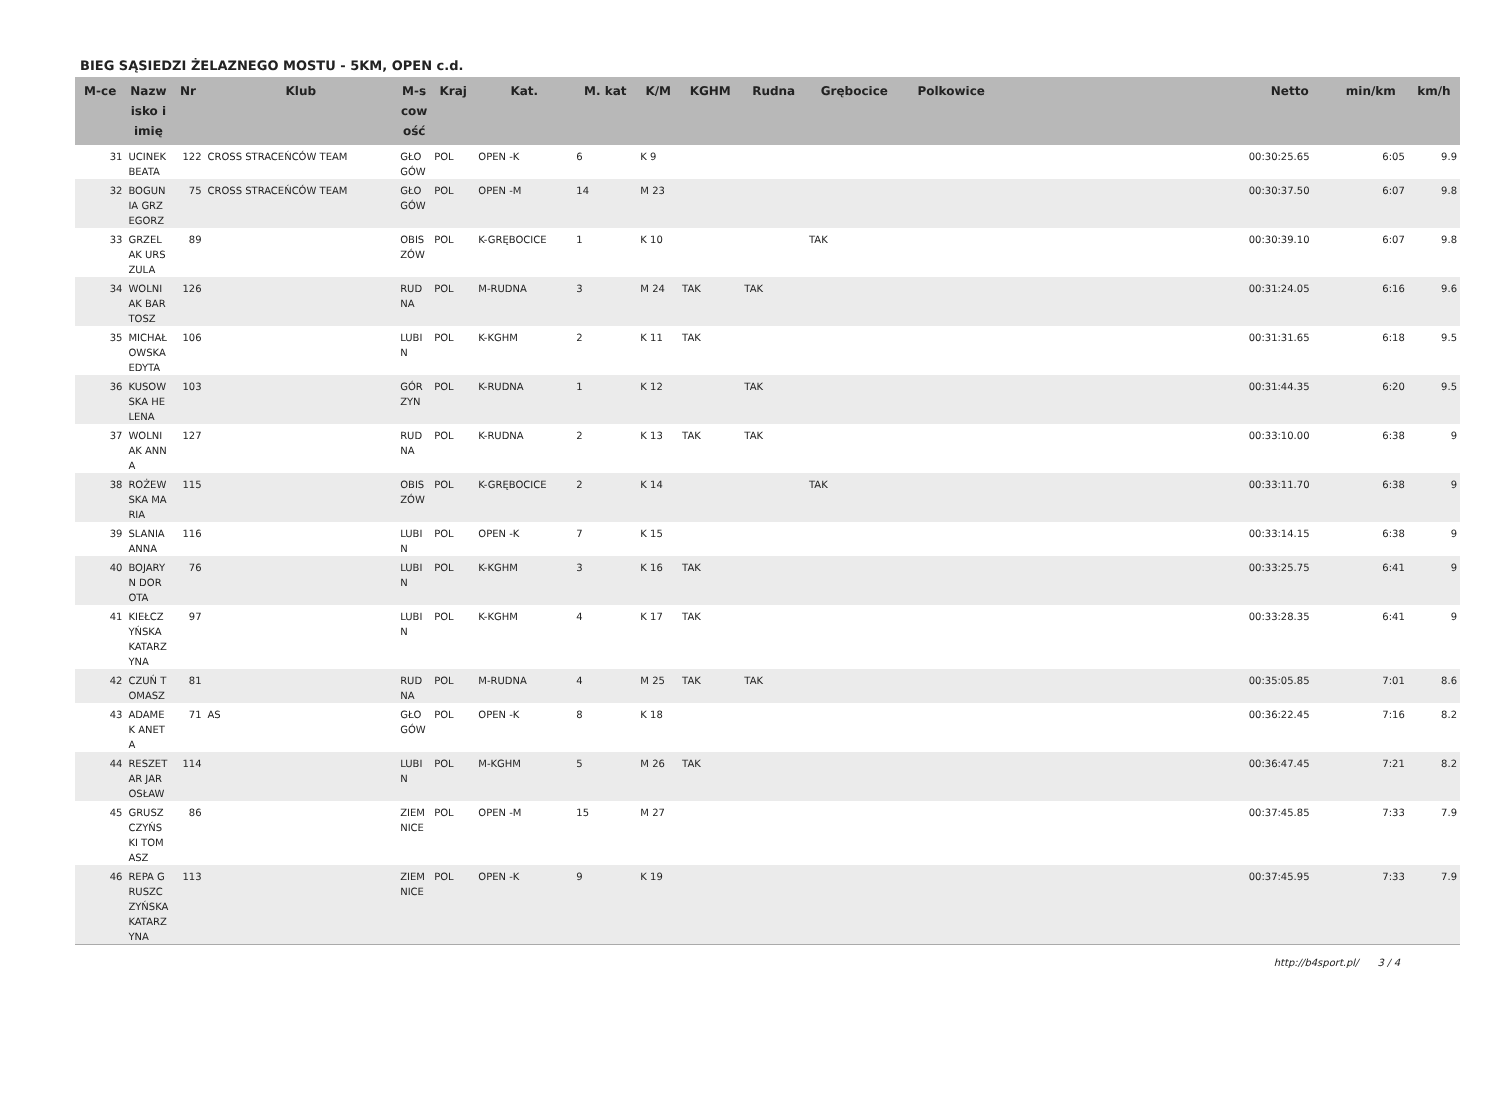BIEG SĄSIEDZI ŻELAZNEGO MOSTU - 5KM, OPEN c.d.
| M-ce | Nazwisko i imię | Nr | Klub | M-scowość | Kraj | Kat. | M. kat | K/M | KGHM | Rudna | Grębocice | Polkowice | | Netto | min/km | km/h |
| --- | --- | --- | --- | --- | --- | --- | --- | --- | --- | --- | --- | --- | --- | --- | --- | --- |
| 31 | UCINEK BEATA | 122 | CROSS STRACEŃCÓW TEAM | GŁOGÓW | POL | OPEN -K | 6 | K 9 | | | | | | 00:30:25.65 | 6:05 | 9.9 |
| 32 | BOGUNIA GRZEGORZ | 75 | CROSS STRACEŃCÓW TEAM | GŁOGÓW | POL | OPEN -M | 14 | M 23 | | | | | | 00:30:37.50 | 6:07 | 9.8 |
| 33 | GRZELAK URSZULA | 89 | | OBISZÓW | POL | K-GRĘBOCICE | 1 | K 10 | | | TAK | | | 00:30:39.10 | 6:07 | 9.8 |
| 34 | WOLNIAK BARTOSZ | 126 | | RUDNA | POL | M-RUDNA | 3 | M 24 | TAK | TAK | | | | 00:31:24.05 | 6:16 | 9.6 |
| 35 | MICHAŁOWSKA EDYTA | 106 | | LUBIN | POL | K-KGHM | 2 | K 11 | TAK | | | | | 00:31:31.65 | 6:18 | 9.5 |
| 36 | KUSOWSKA HELENA | 103 | | GÓRZYN | POL | K-RUDNA | 1 | K 12 | | TAK | | | | 00:31:44.35 | 6:20 | 9.5 |
| 37 | WOLNIAK ANNA | 127 | | RUDNA | POL | K-RUDNA | 2 | K 13 | TAK | TAK | | | | 00:33:10.00 | 6:38 | 9 |
| 38 | ROŻEWSKA MARIA | 115 | | OBISZÓW | POL | K-GRĘBOCICE | 2 | K 14 | | | TAK | | | 00:33:11.70 | 6:38 | 9 |
| 39 | SLANIA ANNA | 116 | | LUBIN | POL | OPEN -K | 7 | K 15 | | | | | | 00:33:14.15 | 6:38 | 9 |
| 40 | BOJARYN DOROTA | 76 | | LUBIN | POL | K-KGHM | 3 | K 16 | TAK | | | | | 00:33:25.75 | 6:41 | 9 |
| 41 | KIEŁCZYŃSKA KATARZYNA | 97 | | LUBIN | POL | K-KGHM | 4 | K 17 | TAK | | | | | 00:33:28.35 | 6:41 | 9 |
| 42 | CZUŃ TOMASZ | 81 | | RUDNA | POL | M-RUDNA | 4 | M 25 | TAK | TAK | | | | 00:35:05.85 | 7:01 | 8.6 |
| 43 | ADAMEK ANETA | 71 | AS | GŁOGÓW | POL | OPEN -K | 8 | K 18 | | | | | | 00:36:22.45 | 7:16 | 8.2 |
| 44 | RESZETAR JAROSŁAW | 114 | | LUBIN | POL | M-KGHM | 5 | M 26 | TAK | | | | | 00:36:47.45 | 7:21 | 8.2 |
| 45 | GRUSZCZYŃSKI TOMASZ | 86 | | ZIEMNICE | POL | OPEN -M | 15 | M 27 | | | | | | 00:37:45.85 | 7:33 | 7.9 |
| 46 | REPA GRUSZCZYŃSKA KATARZYNA | 113 | | ZIEMNICE | POL | OPEN -K | 9 | K 19 | | | | | | 00:37:45.95 | 7:33 | 7.9 |
http://b4sport.pl/ 3 / 4